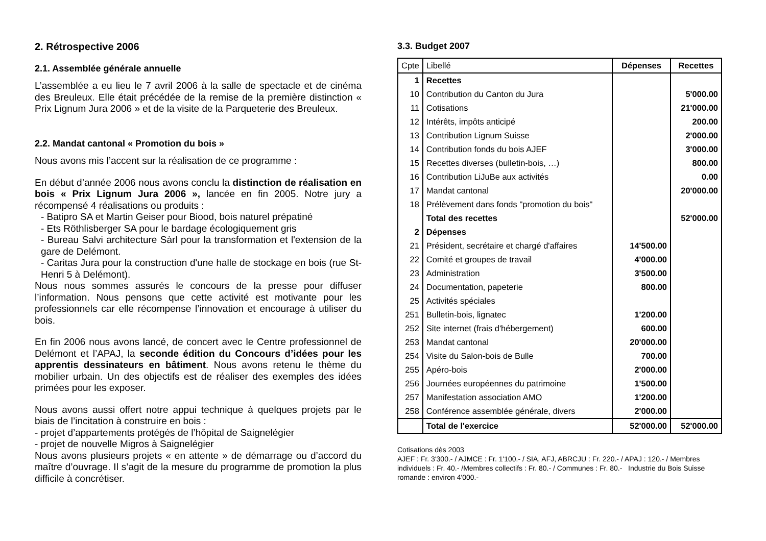2. Rétrospective 2006
2.1. Assemblée générale annuelle
L’assemblée a eu lieu le 7 avril 2006 à la salle de spectacle et de cinéma des Breuleux. Elle était précédée de la remise de la première distinction « Prix Lignum Jura 2006 » et de la visite de la Parqueterie des Breuleux.
2.2. Mandat cantonal « Promotion du bois »
Nous avons mis l’accent sur la réalisation de ce programme :
En début d’année 2006 nous avons conclu la distinction de réalisation en bois « Prix Lignum Jura 2006 », lancée en fin 2005. Notre jury a récompensé 4 réalisations ou produits :
- Batipro SA et Martin Geiser pour Biood, bois naturel prépatiné
- Ets Röthlisberger SA pour le bardage écologiquement gris
- Bureau Salvi architecture Sàrl pour la transformation et l'extension de la gare de Delémont.
- Caritas Jura pour la construction d'une halle de stockage en bois (rue St-Henri 5 à Delémont).
Nous nous sommes assurés le concours de la presse pour diffuser l’information. Nous pensons que cette activité est motivante pour les professionnels car elle récompense l’innovation et encourage à utiliser du bois.
En fin 2006 nous avons lancé, de concert avec le Centre professionnel de Delémont et l’APAJ, la seconde édition du Concours d’idées pour les apprentis dessinateurs en bâtiment. Nous avons retenu le thème du mobilier urbain. Un des objectifs est de réaliser des exemples des idées primées pour les exposer.
Nous avons aussi offert notre appui technique à quelques projets par le biais de l’incitation à construire en bois :
- projet d’appartements protégés de l’hôpital de Saignelégier
- projet de nouvelle Migros à Saignelégier
Nous avons plusieurs projets « en attente » de démarrage ou d’accord du maître d’ouvrage. Il s’agit de la mesure du programme de promotion la plus difficile à concrétiser.
3.3. Budget 2007
| Cpte | Libellé | Dépenses | Recettes |
| --- | --- | --- | --- |
| 1 | Recettes | | |
| 10 | Contribution du Canton du Jura | | 5'000.00 |
| 11 | Cotisations | | 21'000.00 |
| 12 | Intérêts, impôts anticipé | | 200.00 |
| 13 | Contribution Lignum Suisse | | 2'000.00 |
| 14 | Contribution fonds du bois AJEF | | 3'000.00 |
| 15 | Recettes diverses (bulletin-bois, …) | | 800.00 |
| 16 | Contribution LiJuBe aux activités | | 0.00 |
| 17 | Mandat cantonal | | 20'000.00 |
| 18 | Prélèvement dans fonds "promotion du bois" | | |
| | Total des recettes | | 52'000.00 |
| 2 | Dépenses | | |
| 21 | Président, secrétaire et chargé d'affaires | 14'500.00 | |
| 22 | Comité et groupes de travail | 4'000.00 | |
| 23 | Administration | 3'500.00 | |
| 24 | Documentation, papeterie | 800.00 | |
| 25 | Activités spéciales | | |
| 251 | Bulletin-bois, lignatec | 1'200.00 | |
| 252 | Site internet (frais d'hébergement) | 600.00 | |
| 253 | Mandat cantonal | 20'000.00 | |
| 254 | Visite du Salon-bois de Bulle | 700.00 | |
| 255 | Apéro-bois | 2'000.00 | |
| 256 | Journées européennes du patrimoine | 1'500.00 | |
| 257 | Manifestation association AMO | 1'200.00 | |
| 258 | Conférence assemblée générale, divers | 2'000.00 | |
| | Total de l'exercice | 52'000.00 | 52'000.00 |
Cotisations dès 2003
AJEF : Fr. 3'300.- / AJMCE : Fr. 1'100.- / SIA, AFJ, ABRCJU : Fr. 220.- / APAJ : 120.- / Membres individuels : Fr. 40.- /Membres collectifs : Fr. 80.- / Communes : Fr. 80.- Industrie du Bois Suisse romande : environ 4'000.-